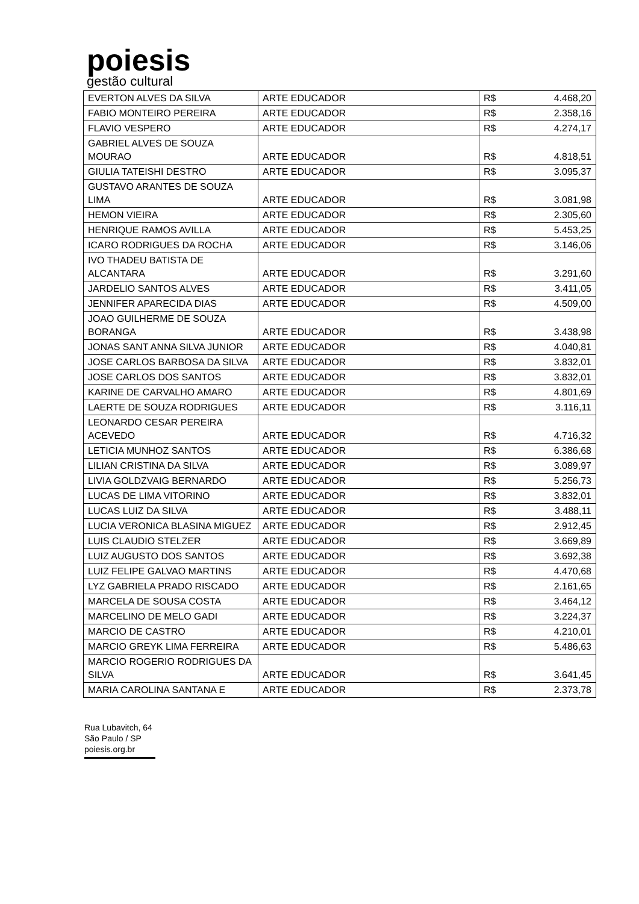poiesis
gestão cultural
| EVERTON ALVES DA SILVA | ARTE EDUCADOR | R$ | 4.468,20 |
| FABIO MONTEIRO PEREIRA | ARTE EDUCADOR | R$ | 2.358,16 |
| FLAVIO VESPERO | ARTE EDUCADOR | R$ | 4.274,17 |
| GABRIEL ALVES DE SOUZA MOURAO | ARTE EDUCADOR | R$ | 4.818,51 |
| GIULIA TATEISHI DESTRO | ARTE EDUCADOR | R$ | 3.095,37 |
| GUSTAVO ARANTES DE SOUZA LIMA | ARTE EDUCADOR | R$ | 3.081,98 |
| HEMON VIEIRA | ARTE EDUCADOR | R$ | 2.305,60 |
| HENRIQUE RAMOS AVILLA | ARTE EDUCADOR | R$ | 5.453,25 |
| ICARO RODRIGUES DA ROCHA | ARTE EDUCADOR | R$ | 3.146,06 |
| IVO THADEU BATISTA DE ALCANTARA | ARTE EDUCADOR | R$ | 3.291,60 |
| JARDELIO SANTOS ALVES | ARTE EDUCADOR | R$ | 3.411,05 |
| JENNIFER APARECIDA DIAS | ARTE EDUCADOR | R$ | 4.509,00 |
| JOAO GUILHERME DE SOUZA BORANGA | ARTE EDUCADOR | R$ | 3.438,98 |
| JONAS SANT ANNA SILVA JUNIOR | ARTE EDUCADOR | R$ | 4.040,81 |
| JOSE CARLOS BARBOSA DA SILVA | ARTE EDUCADOR | R$ | 3.832,01 |
| JOSE CARLOS DOS SANTOS | ARTE EDUCADOR | R$ | 3.832,01 |
| KARINE DE CARVALHO AMARO | ARTE EDUCADOR | R$ | 4.801,69 |
| LAERTE DE SOUZA RODRIGUES | ARTE EDUCADOR | R$ | 3.116,11 |
| LEONARDO CESAR PEREIRA ACEVEDO | ARTE EDUCADOR | R$ | 4.716,32 |
| LETICIA MUNHOZ SANTOS | ARTE EDUCADOR | R$ | 6.386,68 |
| LILIAN CRISTINA DA SILVA | ARTE EDUCADOR | R$ | 3.089,97 |
| LIVIA GOLDZVAIG BERNARDO | ARTE EDUCADOR | R$ | 5.256,73 |
| LUCAS DE LIMA VITORINO | ARTE EDUCADOR | R$ | 3.832,01 |
| LUCAS LUIZ DA SILVA | ARTE EDUCADOR | R$ | 3.488,11 |
| LUCIA VERONICA BLASINA MIGUEZ | ARTE EDUCADOR | R$ | 2.912,45 |
| LUIS CLAUDIO STELZER | ARTE EDUCADOR | R$ | 3.669,89 |
| LUIZ AUGUSTO DOS SANTOS | ARTE EDUCADOR | R$ | 3.692,38 |
| LUIZ FELIPE GALVAO MARTINS | ARTE EDUCADOR | R$ | 4.470,68 |
| LYZ GABRIELA PRADO RISCADO | ARTE EDUCADOR | R$ | 2.161,65 |
| MARCELA DE SOUSA COSTA | ARTE EDUCADOR | R$ | 3.464,12 |
| MARCELINO DE MELO GADI | ARTE EDUCADOR | R$ | 3.224,37 |
| MARCIO DE CASTRO | ARTE EDUCADOR | R$ | 4.210,01 |
| MARCIO GREYK LIMA FERREIRA | ARTE EDUCADOR | R$ | 5.486,63 |
| MARCIO ROGERIO RODRIGUES DA SILVA | ARTE EDUCADOR | R$ | 3.641,45 |
| MARIA CAROLINA SANTANA E | ARTE EDUCADOR | R$ | 2.373,78 |
Rua Lubavitch, 64
São Paulo / SP
poiesis.org.br